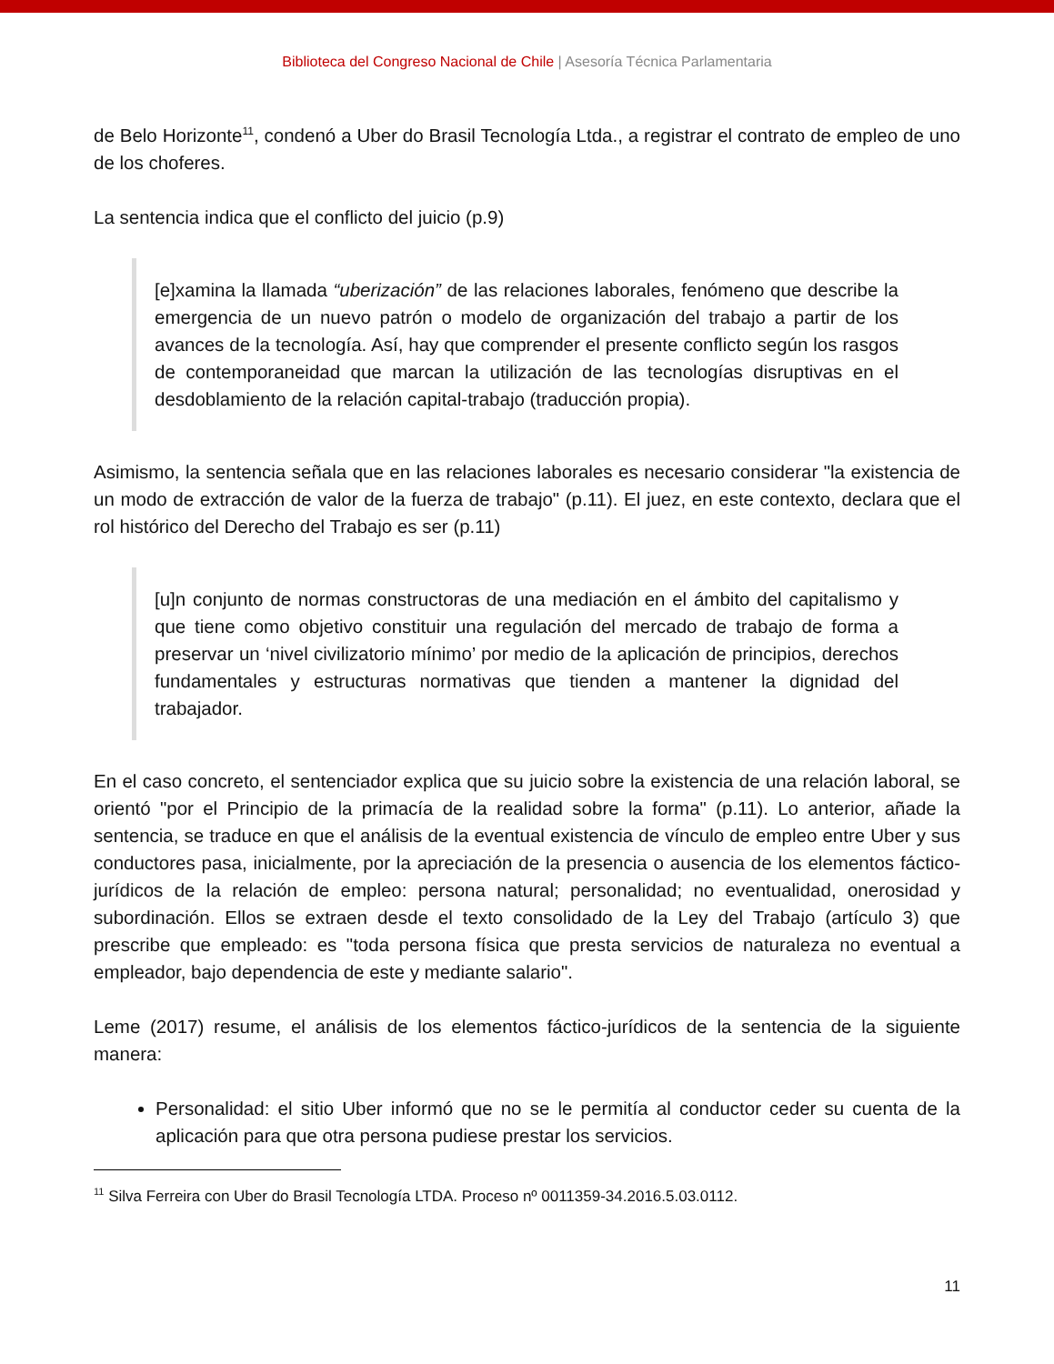Biblioteca del Congreso Nacional de Chile | Asesoría Técnica Parlamentaria
de Belo Horizonte<sup>11</sup>, condenó a Uber do Brasil Tecnología Ltda., a registrar el contrato de empleo de uno de los choferes.
La sentencia indica que el conflicto del juicio (p.9)
[e]xamina la llamada “uberización” de las relaciones laborales, fenómeno que describe la emergencia de un nuevo patrón o modelo de organización del trabajo a partir de los avances de la tecnología. Así, hay que comprender el presente conflicto según los rasgos de contemporaneidad que marcan la utilización de las tecnologías disruptivas en el desdoblamiento de la relación capital-trabajo (traducción propia).
Asimismo, la sentencia señala que en las relaciones laborales es necesario considerar "la existencia de un modo de extracción de valor de la fuerza de trabajo" (p.11). El juez, en este contexto, declara que el rol histórico del Derecho del Trabajo es ser (p.11)
[u]n conjunto de normas constructoras de una mediación en el ámbito del capitalismo y que tiene como objetivo constituir una regulación del mercado de trabajo de forma a preservar un ‘nivel civilizatorio mínimo’ por medio de la aplicación de principios, derechos fundamentales y estructuras normativas que tienden a mantener la dignidad del trabajador.
En el caso concreto, el sentenciador explica que su juicio sobre la existencia de una relación laboral, se orientó "por el Principio de la primacía de la realidad sobre la forma" (p.11). Lo anterior, añade la sentencia, se traduce en que el análisis de la eventual existencia de vínculo de empleo entre Uber y sus conductores pasa, inicialmente, por la apreciación de la presencia o ausencia de los elementos fáctico-jurídicos de la relación de empleo: persona natural; personalidad; no eventualidad, onerosidad y subordinación. Ellos se extraen desde el texto consolidado de la Ley del Trabajo (artículo 3) que prescribe que empleado: es "toda persona física que presta servicios de naturaleza no eventual a empleador, bajo dependencia de este y mediante salario".
Leme (2017) resume, el análisis de los elementos fáctico-jurídicos de la sentencia de la siguiente manera:
Personalidad: el sitio Uber informó que no se le permitía al conductor ceder su cuenta de la aplicación para que otra persona pudiese prestar los servicios.
<sup>11</sup> Silva Ferreira con Uber do Brasil Tecnología LTDA. Proceso nº 0011359-34.2016.5.03.0112.
11